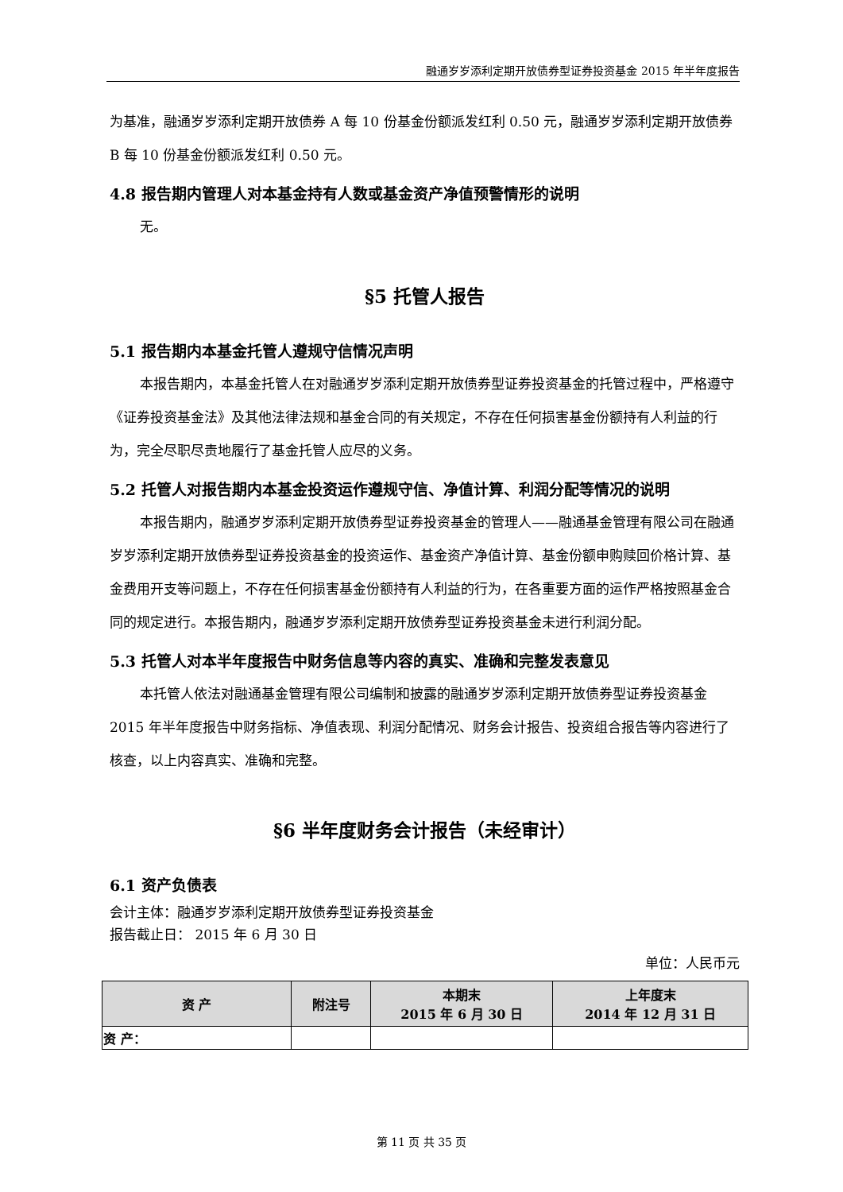融通岁岁添利定期开放债券型证券投资基金 2015 年半年度报告
为基准，融通岁岁添利定期开放债券 A 每 10 份基金份额派发红利 0.50 元，融通岁岁添利定期开放债券 B 每 10 份基金份额派发红利 0.50 元。
4.8 报告期内管理人对本基金持有人数或基金资产净值预警情形的说明
无。
§5 托管人报告
5.1 报告期内本基金托管人遵规守信情况声明
本报告期内，本基金托管人在对融通岁岁添利定期开放债券型证券投资基金的托管过程中，严格遵守《证券投资基金法》及其他法律法规和基金合同的有关规定，不存在任何损害基金份额持有人利益的行为，完全尽职尽责地履行了基金托管人应尽的义务。
5.2 托管人对报告期内本基金投资运作遵规守信、净值计算、利润分配等情况的说明
本报告期内，融通岁岁添利定期开放债券型证券投资基金的管理人——融通基金管理有限公司在融通岁岁添利定期开放债券型证券投资基金的投资运作、基金资产净值计算、基金份额申购赎回价格计算、基金费用开支等问题上，不存在任何损害基金份额持有人利益的行为，在各重要方面的运作严格按照基金合同的规定进行。本报告期内，融通岁岁添利定期开放债券型证券投资基金未进行利润分配。
5.3 托管人对本半年度报告中财务信息等内容的真实、准确和完整发表意见
本托管人依法对融通基金管理有限公司编制和披露的融通岁岁添利定期开放债券型证券投资基金 2015 年半年度报告中财务指标、净值表现、利润分配情况、财务会计报告、投资组合报告等内容进行了核查，以上内容真实、准确和完整。
§6 半年度财务会计报告（未经审计）
6.1 资产负债表
会计主体：融通岁岁添利定期开放债券型证券投资基金
报告截止日： 2015 年 6 月 30 日
单位：人民币元
| 资 产 | 附注号 | 本期末 2015 年 6 月 30 日 | 上年度末 2014 年 12 月 31 日 |
| --- | --- | --- | --- |
| 资 产： | | | |
第 11 页 共 35 页